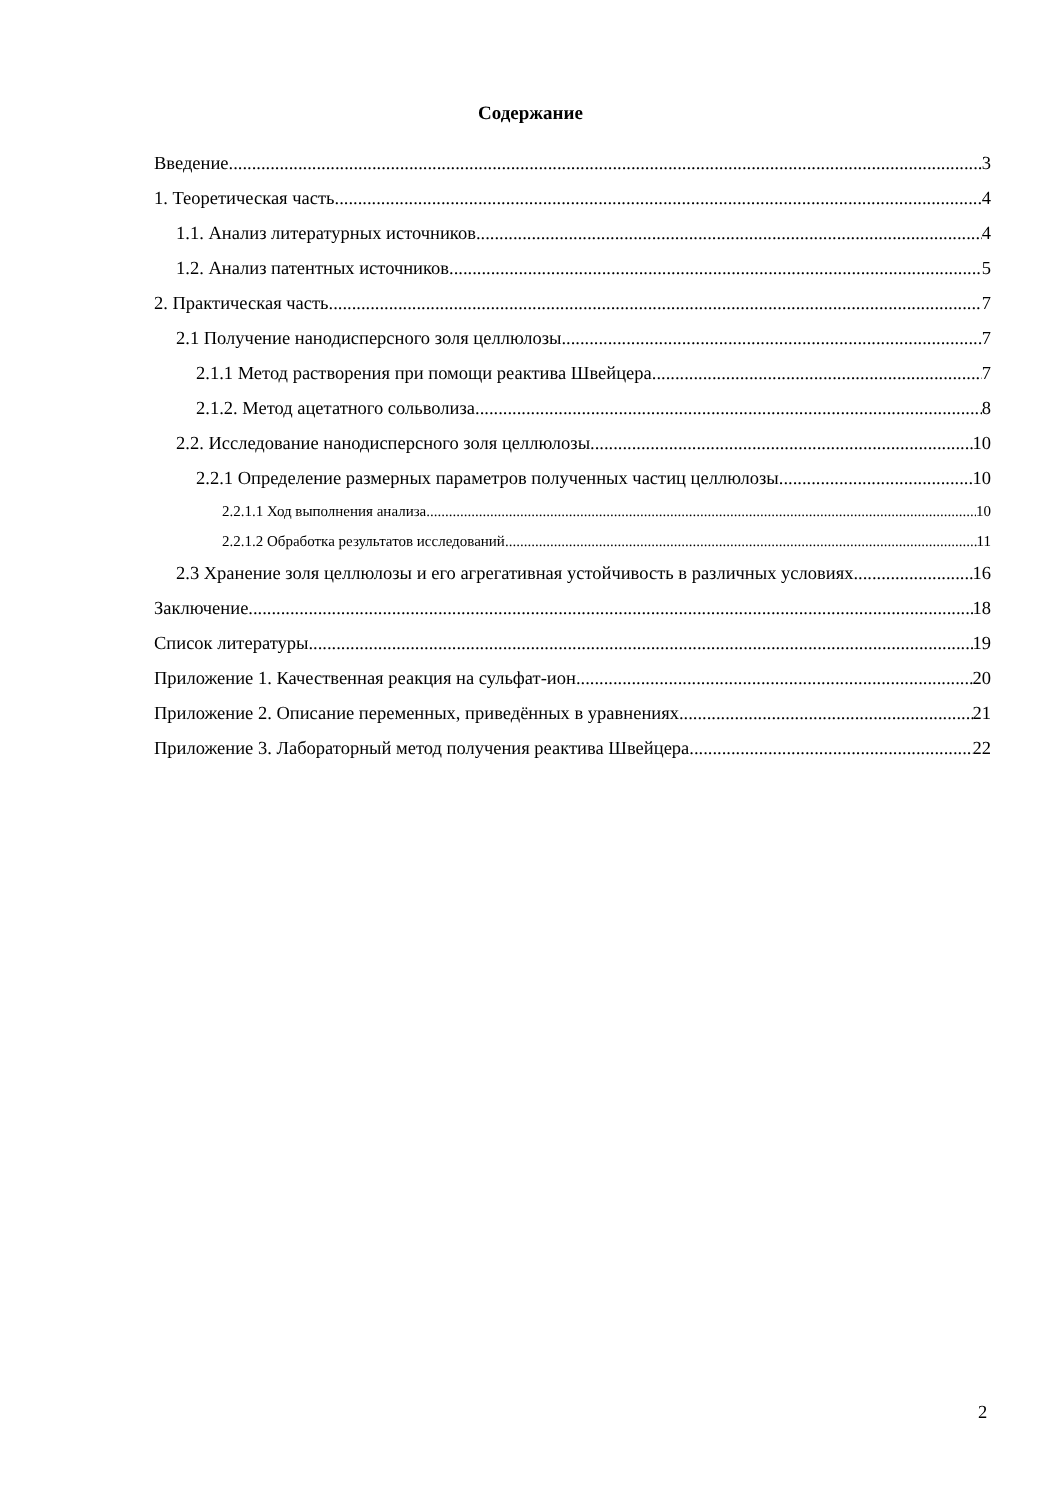Содержание
Введение 3
1. Теоретическая часть 4
1.1. Анализ литературных источников 4
1.2. Анализ патентных источников 5
2. Практическая часть 7
2.1 Получение нанодисперсного золя целлюлозы 7
2.1.1 Метод растворения при помощи реактива Швейцера 7
2.1.2. Метод ацетатного сольволиза 8
2.2. Исследование нанодисперсного золя целлюлозы 10
2.2.1 Определение размерных параметров полученных частиц целлюлозы 10
2.2.1.1 Ход выполнения анализа 10
2.2.1.2 Обработка результатов исследований 11
2.3 Хранение золя целлюлозы и его агрегативная устойчивость в различных условиях 16
Заключение 18
Список литературы 19
Приложение 1. Качественная реакция на сульфат-ион 20
Приложение 2. Описание переменных, приведённых в уравнениях 21
Приложение 3. Лабораторный метод получения реактива Швейцера 22
2